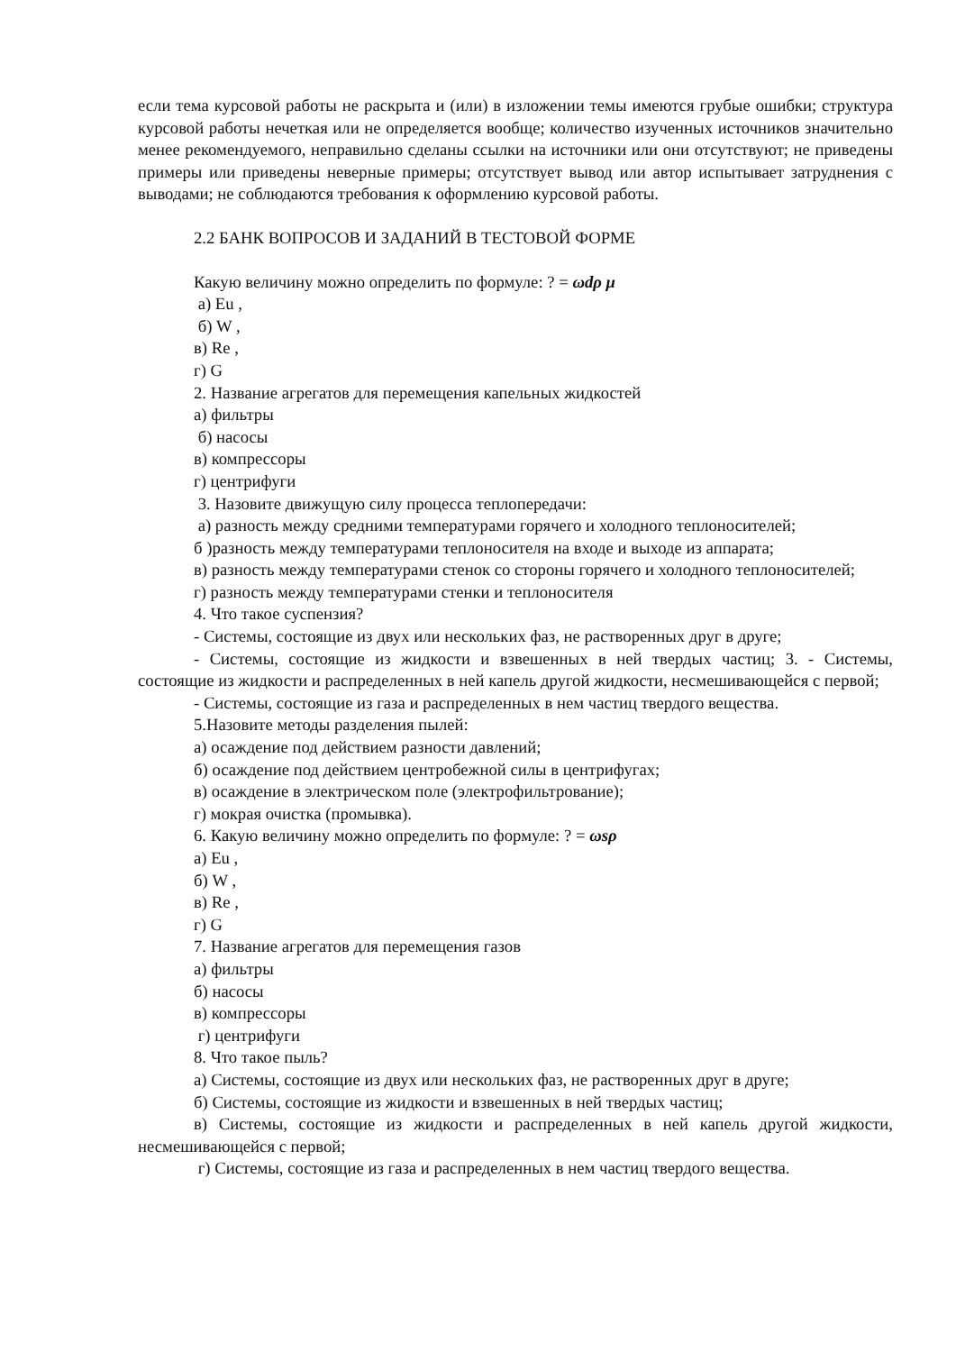если тема курсовой работы не раскрыта и (или) в изложении темы имеются грубые ошибки; структура курсовой работы нечеткая или не определяется вообще; количество изученных источников значительно менее рекомендуемого, неправильно сделаны ссылки на источники или они отсутствуют; не приведены примеры или приведены неверные примеры; отсутствует вывод или автор испытывает затруднения с выводами; не соблюдаются требования к оформлению курсовой работы.
2.2 БАНК ВОПРОСОВ И ЗАДАНИЙ В ТЕСТОВОЙ ФОРМЕ
Какую величину можно определить по формуле: ? = ωdρ μ
а) Eu ,
б) W ,
в) Re ,
г) G
2. Название агрегатов для перемещения капельных жидкостей
а) фильтры
б) насосы
в) компрессоры
г) центрифуги
3. Назовите движущую силу процесса теплопередачи:
а) разность между средними температурами горячего и холодного теплоносителей;
б )разность между температурами теплоносителя на входе и выходе из аппарата;
в) разность между температурами стенок со стороны горячего и холодного теплоносителей;
г) разность между температурами стенки и теплоносителя
4. Что такое суспензия?
- Системы, состоящие из двух или нескольких фаз, не растворенных друг в друге;
- Системы, состоящие из жидкости и взвешенных в ней твердых частиц; 3. - Системы, состоящие из жидкости и распределенных в ней капель другой жидкости, несмешивающейся с первой;
- Системы, состоящие из газа и распределенных в нем частиц твердого вещества.
5.Назовите методы разделения пылей:
а) осаждение под действием разности давлений;
б) осаждение под действием центробежной силы в центрифугах;
в) осаждение в электрическом поле (электрофильтрование);
г) мокрая очистка (промывка).
6. Какую величину можно определить по формуле: ? = ωsρ
а) Eu ,
б) W ,
в) Re ,
г) G
7. Название агрегатов для перемещения газов
а) фильтры
б) насосы
в) компрессоры
г) центрифуги
8. Что такое пыль?
а) Системы, состоящие из двух или нескольких фаз, не растворенных друг в друге;
б) Системы, состоящие из жидкости и взвешенных в ней твердых частиц;
в) Системы, состоящие из жидкости и распределенных в ней капель другой жидкости, несмешивающейся с первой;
г) Системы, состоящие из газа и распределенных в нем частиц твердого вещества.